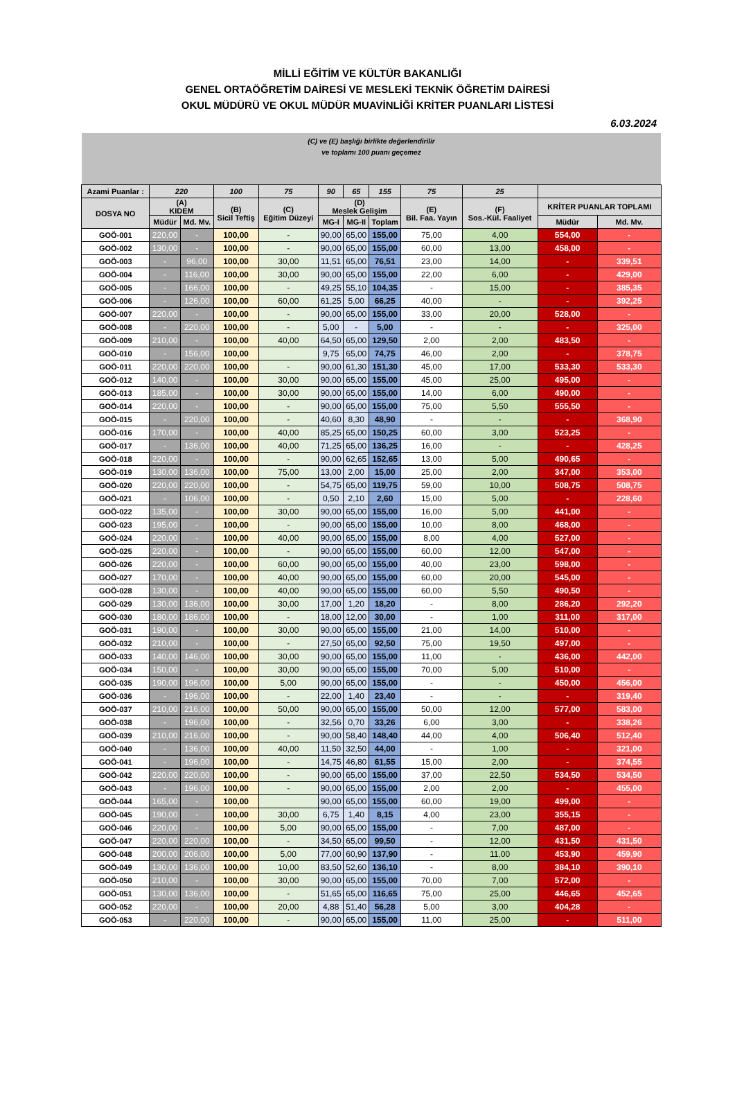MİLLİ EĞİTİM VE KÜLTÜR BAKANLIĞI
GENEL ORTAÖĞRETİM DAİRESİ VE MESLEKİ TEKNİK ÖĞRETİM DAİRESİ
OKUL MÜDÜRÜ VE OKUL MÜDÜR MUAVİNLİĞİ KRİTER PUANLARI LİSTESİ
6.03.2024
(C) ve (E) başlığı birlikte değerlendirilir
ve toplamı 100 puanı geçemez
| Azami Puanlar : | 220 | | 100 | 75 | 90 | 65 | 155 | 75 | 25 | | |
| --- | --- | --- | --- | --- | --- | --- | --- | --- | --- | --- | --- |
| DOSYA NO | (A) KIDEM | | (B) Sicil Teftiş | (C) Eğitim Düzeyi | (D) Meslek Gelişim | | | (E) Bil. Faa. Yayın | (F) Sos.-Kül. Faaliyet | KRİTER PUANLAR TOPLAMI | |
| | Müdür | Md. Mv. | | | MG-I | MG-II | Toplam | | | Müdür | Md. Mv. |
| GOÖ-001 | 220,00 | - | 100,00 | - | 90,00 | 65,00 | 155,00 | 75,00 | 4,00 | 554,00 | - |
| GOÖ-002 | 130,00 | - | 100,00 | - | 90,00 | 65,00 | 155,00 | 60,00 | 13,00 | 458,00 | - |
| GOÖ-003 | - | 96,00 | 100,00 | 30,00 | 11,51 | 65,00 | 76,51 | 23,00 | 14,00 | - | 339,51 |
| GOÖ-004 | - | 116,00 | 100,00 | 30,00 | 90,00 | 65,00 | 155,00 | 22,00 | 6,00 | - | 429,00 |
| GOÖ-005 | - | 166,00 | 100,00 | - | 49,25 | 55,10 | 104,35 | - | 15,00 | - | 385,35 |
| GOÖ-006 | - | 126,00 | 100,00 | 60,00 | 61,25 | 5,00 | 66,25 | 40,00 | - | - | 392,25 |
| GOÖ-007 | 220,00 | - | 100,00 | - | 90,00 | 65,00 | 155,00 | 33,00 | 20,00 | 528,00 | - |
| GOÖ-008 | - | 220,00 | 100,00 | - | 5,00 | - | 5,00 | - | - | - | 325,00 |
| GOÖ-009 | 210,00 | - | 100,00 | 40,00 | 64,50 | 65,00 | 129,50 | 2,00 | 2,00 | 483,50 | - |
| GOÖ-010 | - | 156,00 | 100,00 | | 9,75 | 65,00 | 74,75 | 46,00 | 2,00 | - | 378,75 |
| GOÖ-011 | 220,00 | 220,00 | 100,00 | - | 90,00 | 61,30 | 151,30 | 45,00 | 17,00 | 533,30 | 533,30 |
| GOÖ-012 | 140,00 | - | 100,00 | 30,00 | 90,00 | 65,00 | 155,00 | 45,00 | 25,00 | 495,00 | - |
| GOÖ-013 | 185,00 | - | 100,00 | 30,00 | 90,00 | 65,00 | 155,00 | 14,00 | 6,00 | 490,00 | - |
| GOÖ-014 | 220,00 | - | 100,00 | - | 90,00 | 65,00 | 155,00 | 75,00 | 5,50 | 555,50 | - |
| GOÖ-015 | - | 220,00 | 100,00 | - | 40,60 | 8,30 | 48,90 | - | - | - | 368,90 |
| GOÖ-016 | 170,00 | - | 100,00 | 40,00 | 85,25 | 65,00 | 150,25 | 60,00 | 3,00 | 523,25 | - |
| GOÖ-017 | - | 136,00 | 100,00 | 40,00 | 71,25 | 65,00 | 136,25 | 16,00 | - | - | 428,25 |
| GOÖ-018 | 220,00 | - | 100,00 | - | 90,00 | 62,65 | 152,65 | 13,00 | 5,00 | 490,65 | - |
| GOÖ-019 | 130,00 | 136,00 | 100,00 | 75,00 | 13,00 | 2,00 | 15,00 | 25,00 | 2,00 | 347,00 | 353,00 |
| GOÖ-020 | 220,00 | 220,00 | 100,00 | - | 54,75 | 65,00 | 119,75 | 59,00 | 10,00 | 508,75 | 508,75 |
| GOÖ-021 | - | 106,00 | 100,00 | - | 0,50 | 2,10 | 2,60 | 15,00 | 5,00 | - | 228,60 |
| GOÖ-022 | 135,00 | - | 100,00 | 30,00 | 90,00 | 65,00 | 155,00 | 16,00 | 5,00 | 441,00 | - |
| GOÖ-023 | 195,00 | - | 100,00 | - | 90,00 | 65,00 | 155,00 | 10,00 | 8,00 | 468,00 | - |
| GOÖ-024 | 220,00 | - | 100,00 | 40,00 | 90,00 | 65,00 | 155,00 | 8,00 | 4,00 | 527,00 | - |
| GOÖ-025 | 220,00 | - | 100,00 | - | 90,00 | 65,00 | 155,00 | 60,00 | 12,00 | 547,00 | - |
| GOÖ-026 | 220,00 | - | 100,00 | 60,00 | 90,00 | 65,00 | 155,00 | 40,00 | 23,00 | 598,00 | - |
| GOÖ-027 | 170,00 | - | 100,00 | 40,00 | 90,00 | 65,00 | 155,00 | 60,00 | 20,00 | 545,00 | - |
| GOÖ-028 | 130,00 | - | 100,00 | 40,00 | 90,00 | 65,00 | 155,00 | 60,00 | 5,50 | 490,50 | - |
| GOÖ-029 | 130,00 | 136,00 | 100,00 | 30,00 | 17,00 | 1,20 | 18,20 | - | 8,00 | 286,20 | 292,20 |
| GOÖ-030 | 180,00 | 186,00 | 100,00 | - | 18,00 | 12,00 | 30,00 | - | 1,00 | 311,00 | 317,00 |
| GOÖ-031 | 190,00 | - | 100,00 | 30,00 | 90,00 | 65,00 | 155,00 | 21,00 | 14,00 | 510,00 | - |
| GOÖ-032 | 210,00 | - | 100,00 | - | 27,50 | 65,00 | 92,50 | 75,00 | 19,50 | 497,00 | - |
| GOÖ-033 | 140,00 | 146,00 | 100,00 | 30,00 | 90,00 | 65,00 | 155,00 | 11,00 | - | 436,00 | 442,00 |
| GOÖ-034 | 150,00 | - | 100,00 | 30,00 | 90,00 | 65,00 | 155,00 | 70,00 | 5,00 | 510,00 | - |
| GOÖ-035 | 190,00 | 196,00 | 100,00 | 5,00 | 90,00 | 65,00 | 155,00 | - | - | 450,00 | 456,00 |
| GOÖ-036 | - | 196,00 | 100,00 | - | 22,00 | 1,40 | 23,40 | - | - | - | 319,40 |
| GOÖ-037 | 210,00 | 216,00 | 100,00 | 50,00 | 90,00 | 65,00 | 155,00 | 50,00 | 12,00 | 577,00 | 583,00 |
| GOÖ-038 | - | 196,00 | 100,00 | - | 32,56 | 0,70 | 33,26 | 6,00 | 3,00 | - | 338,26 |
| GOÖ-039 | 210,00 | 216,00 | 100,00 | - | 90,00 | 58,40 | 148,40 | 44,00 | 4,00 | 506,40 | 512,40 |
| GOÖ-040 | - | 136,00 | 100,00 | 40,00 | 11,50 | 32,50 | 44,00 | - | 1,00 | - | 321,00 |
| GOÖ-041 | - | 196,00 | 100,00 | - | 14,75 | 46,80 | 61,55 | 15,00 | 2,00 | - | 374,55 |
| GOÖ-042 | 220,00 | 220,00 | 100,00 | - | 90,00 | 65,00 | 155,00 | 37,00 | 22,50 | 534,50 | 534,50 |
| GOÖ-043 | - | 196,00 | 100,00 | - | 90,00 | 65,00 | 155,00 | 2,00 | 2,00 | - | 455,00 |
| GOÖ-044 | 165,00 | - | 100,00 | | 90,00 | 65,00 | 155,00 | 60,00 | 19,00 | 499,00 | - |
| GOÖ-045 | 190,00 | - | 100,00 | 30,00 | 6,75 | 1,40 | 8,15 | 4,00 | 23,00 | 355,15 | - |
| GOÖ-046 | 220,00 | - | 100,00 | 5,00 | 90,00 | 65,00 | 155,00 | - | 7,00 | 487,00 | - |
| GOÖ-047 | 220,00 | 220,00 | 100,00 | - | 34,50 | 65,00 | 99,50 | - | 12,00 | 431,50 | 431,50 |
| GOÖ-048 | 200,00 | 206,00 | 100,00 | 5,00 | 77,00 | 60,90 | 137,90 | - | 11,00 | 453,90 | 459,90 |
| GOÖ-049 | 130,00 | 136,00 | 100,00 | 10,00 | 83,50 | 52,60 | 136,10 | - | 8,00 | 384,10 | 390,10 |
| GOÖ-050 | 210,00 | - | 100,00 | 30,00 | 90,00 | 65,00 | 155,00 | 70,00 | 7,00 | 572,00 | - |
| GOÖ-051 | 130,00 | 136,00 | 100,00 | - | 51,65 | 65,00 | 116,65 | 75,00 | 25,00 | 446,65 | 452,65 |
| GOÖ-052 | 220,00 | - | 100,00 | 20,00 | 4,88 | 51,40 | 56,28 | 5,00 | 3,00 | 404,28 | - |
| GOÖ-053 | - | 220,00 | 100,00 | - | 90,00 | 65,00 | 155,00 | 11,00 | 25,00 | - | 511,00 |